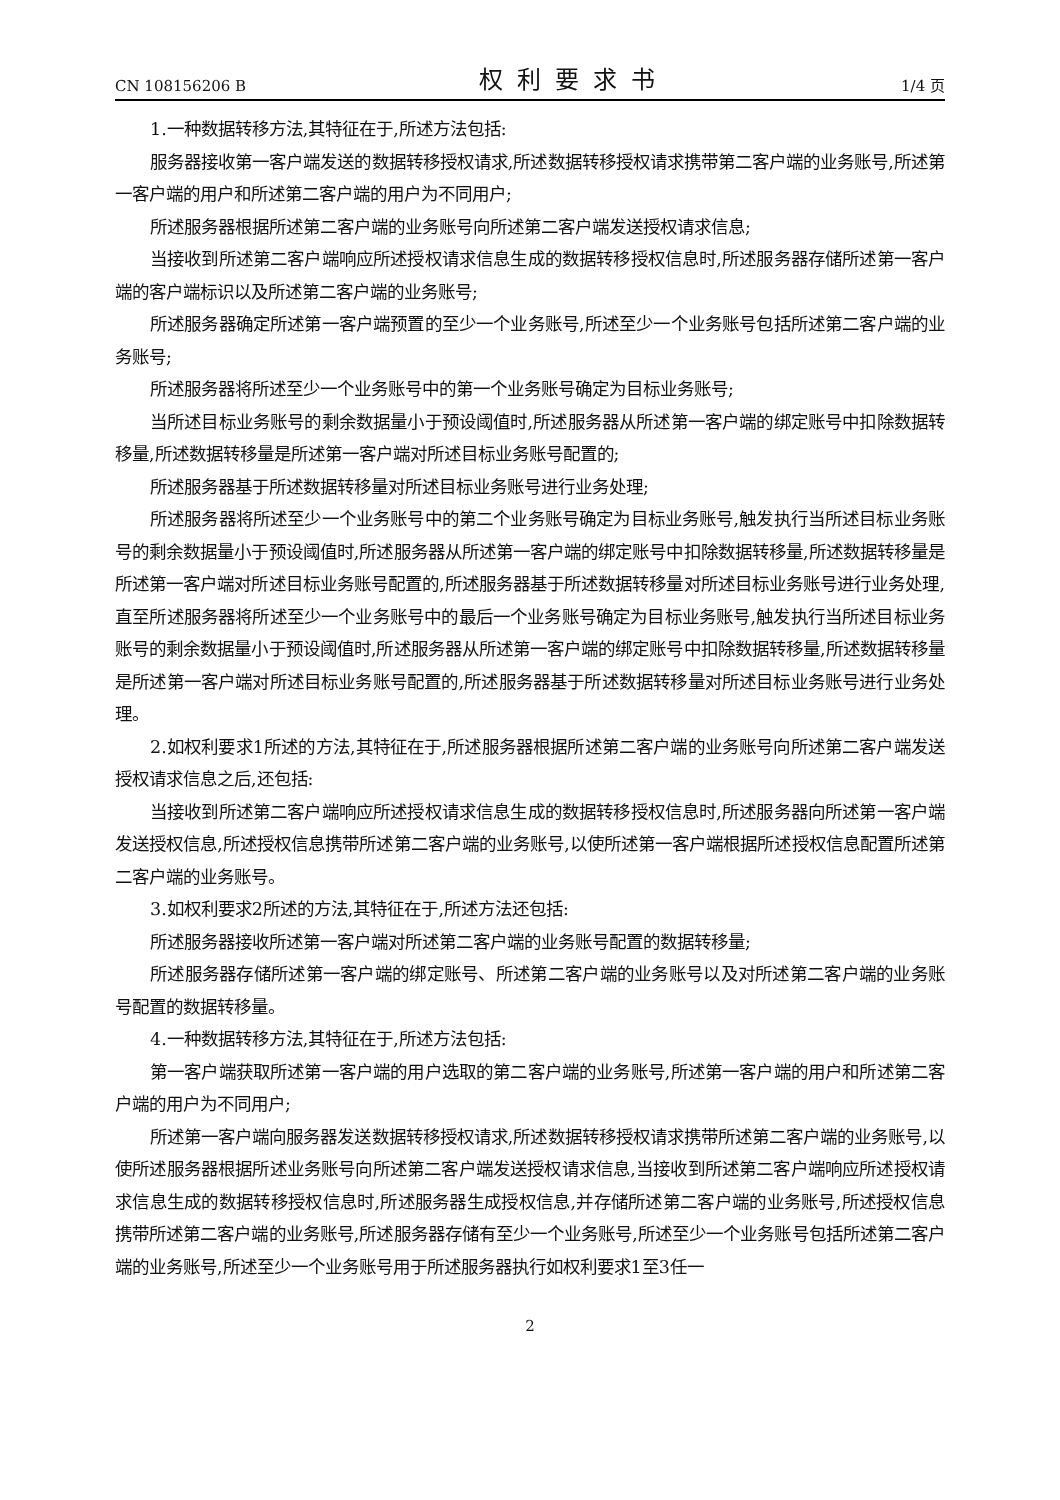CN 108156206 B 权利要求书 1/4 页
1.一种数据转移方法,其特征在于,所述方法包括:
服务器接收第一客户端发送的数据转移授权请求,所述数据转移授权请求携带第二客户端的业务账号,所述第一客户端的用户和所述第二客户端的用户为不同用户;
所述服务器根据所述第二客户端的业务账号向所述第二客户端发送授权请求信息;
当接收到所述第二客户端响应所述授权请求信息生成的数据转移授权信息时,所述服务器存储所述第一客户端的客户端标识以及所述第二客户端的业务账号;
所述服务器确定所述第一客户端预置的至少一个业务账号,所述至少一个业务账号包括所述第二客户端的业务账号;
所述服务器将所述至少一个业务账号中的第一个业务账号确定为目标业务账号;
当所述目标业务账号的剩余数据量小于预设阈值时,所述服务器从所述第一客户端的绑定账号中扣除数据转移量,所述数据转移量是所述第一客户端对所述目标业务账号配置的;
所述服务器基于所述数据转移量对所述目标业务账号进行业务处理;
所述服务器将所述至少一个业务账号中的第二个业务账号确定为目标业务账号,触发执行当所述目标业务账号的剩余数据量小于预设阈值时,所述服务器从所述第一客户端的绑定账号中扣除数据转移量,所述数据转移量是所述第一客户端对所述目标业务账号配置的,所述服务器基于所述数据转移量对所述目标业务账号进行业务处理,直至所述服务器将所述至少一个业务账号中的最后一个业务账号确定为目标业务账号,触发执行当所述目标业务账号的剩余数据量小于预设阈值时,所述服务器从所述第一客户端的绑定账号中扣除数据转移量,所述数据转移量是所述第一客户端对所述目标业务账号配置的,所述服务器基于所述数据转移量对所述目标业务账号进行业务处理。
2.如权利要求1所述的方法,其特征在于,所述服务器根据所述第二客户端的业务账号向所述第二客户端发送授权请求信息之后,还包括:
当接收到所述第二客户端响应所述授权请求信息生成的数据转移授权信息时,所述服务器向所述第一客户端发送授权信息,所述授权信息携带所述第二客户端的业务账号,以使所述第一客户端根据所述授权信息配置所述第二客户端的业务账号。
3.如权利要求2所述的方法,其特征在于,所述方法还包括:
所述服务器接收所述第一客户端对所述第二客户端的业务账号配置的数据转移量;
所述服务器存储所述第一客户端的绑定账号、所述第二客户端的业务账号以及对所述第二客户端的业务账号配置的数据转移量。
4.一种数据转移方法,其特征在于,所述方法包括:
第一客户端获取所述第一客户端的用户选取的第二客户端的业务账号,所述第一客户端的用户和所述第二客户端的用户为不同用户;
所述第一客户端向服务器发送数据转移授权请求,所述数据转移授权请求携带所述第二客户端的业务账号,以使所述服务器根据所述业务账号向所述第二客户端发送授权请求信息,当接收到所述第二客户端响应所述授权请求信息生成的数据转移授权信息时,所述服务器生成授权信息,并存储所述第二客户端的业务账号,所述授权信息携带所述第二客户端的业务账号,所述服务器存储有至少一个业务账号,所述至少一个业务账号包括所述第二客户端的业务账号,所述至少一个业务账号用于所述服务器执行如权利要求1至3任一
2